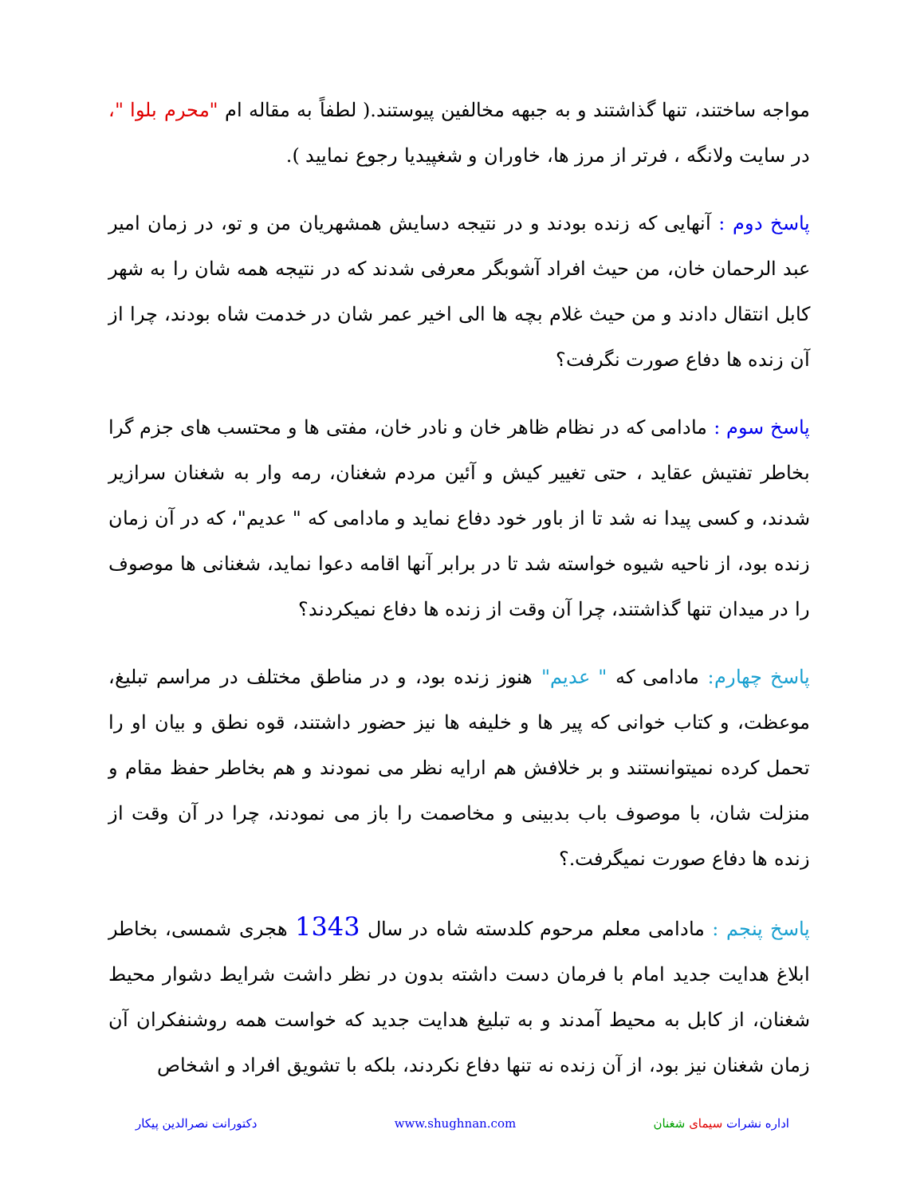مواجه ساختند، تنها گذاشتند و به جبهه مخالفین پیوستند.( لطفاً به مقاله ام "محرم بلوا "، در سایت ولانگه ، فرتر از مرز ها، خاوران و شغپیدیا رجوع نمایید ).
پاسخ دوم : آنهایی که زنده بودند و در نتیجه دسایش همشهریان من و تو، در زمان امیر عبد الرحمان خان، من حیث افراد آشوبگر معرفی شدند که در نتیجه همه شان را به شهر کابل انتقال دادند و من حیث غلام بچه ها الی اخیر عمر شان در خدمت شاه بودند، چرا از آن زنده ها دفاع صورت نگرفت؟
پاسخ سوم : مادامی که در نظام ظاهر خان و نادر خان، مفتی ها و محتسب های جزم گرا بخاطر تفتیش عقاید ، حتی تغییر کیش و آئین مردم شغنان، رمه وار به شغنان سرازیر شدند، و کسی پیدا نه شد تا از باور خود دفاع نماید و مادامی که " عدیم"، که در آن زمان زنده بود، از ناحیه شیوه خواسته شد تا در برابر آنها اقامه دعوا نماید، شغنانی ها موصوف را در میدان تنها گذاشتند، چرا آن وقت از زنده ها دفاع نمیکردند؟
پاسخ چهارم: مادامی که " عدیم" هنوز زنده بود، و در مناطق مختلف در مراسم تبلیغ، موعظت، و کتاب خوانی که پیر ها و خلیفه ها نیز حضور داشتند، قوه نطق و بیان او را تحمل کرده نمیتوانستند و بر خلافش هم ارایه نظر می نمودند و هم بخاطر حفظ مقام و منزلت شان، با موصوف باب بدبینی و مخاصمت را باز می نمودند، چرا در آن وقت از زنده ها دفاع صورت نمیگرفت.؟
پاسخ پنجم : مادامی معلم مرحوم کلدسته شاه در سال 1343 هجری شمسی، بخاطر ابلاغ هدایت جدید امام با فرمان دست داشته بدون در نظر داشت شرایط دشوار محیط شغنان، از کابل به محیط آمدند و به تبلیغ هدایت جدید که خواست همه روشنفکران آن زمان شغنان نیز بود، از آن زنده نه تنها دفاع نکردند، بلکه با تشویق افراد و اشخاص
اداره نشرات سیمای شغنان www.shughnan.com دکتورانت نصرالدین پیکار